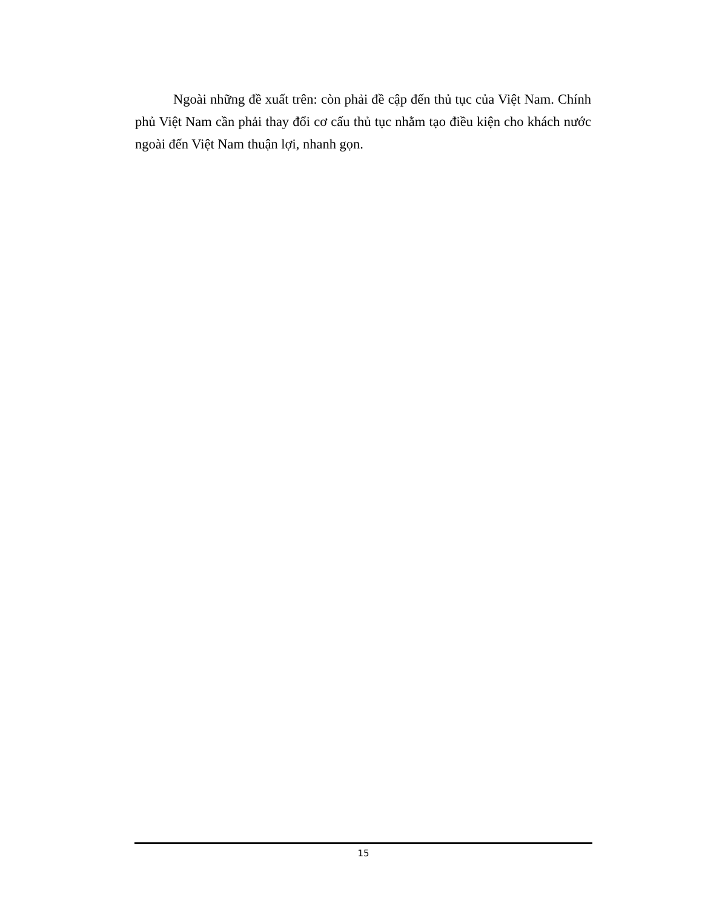Ngoài những đề xuất trên: còn phải đề cập đến thủ tục của Việt Nam. Chính phủ Việt Nam cần phải thay đổi cơ cấu thủ tục nhằm tạo điều kiện cho khách nước ngoài đến Việt Nam thuận lợi, nhanh gọn.
15